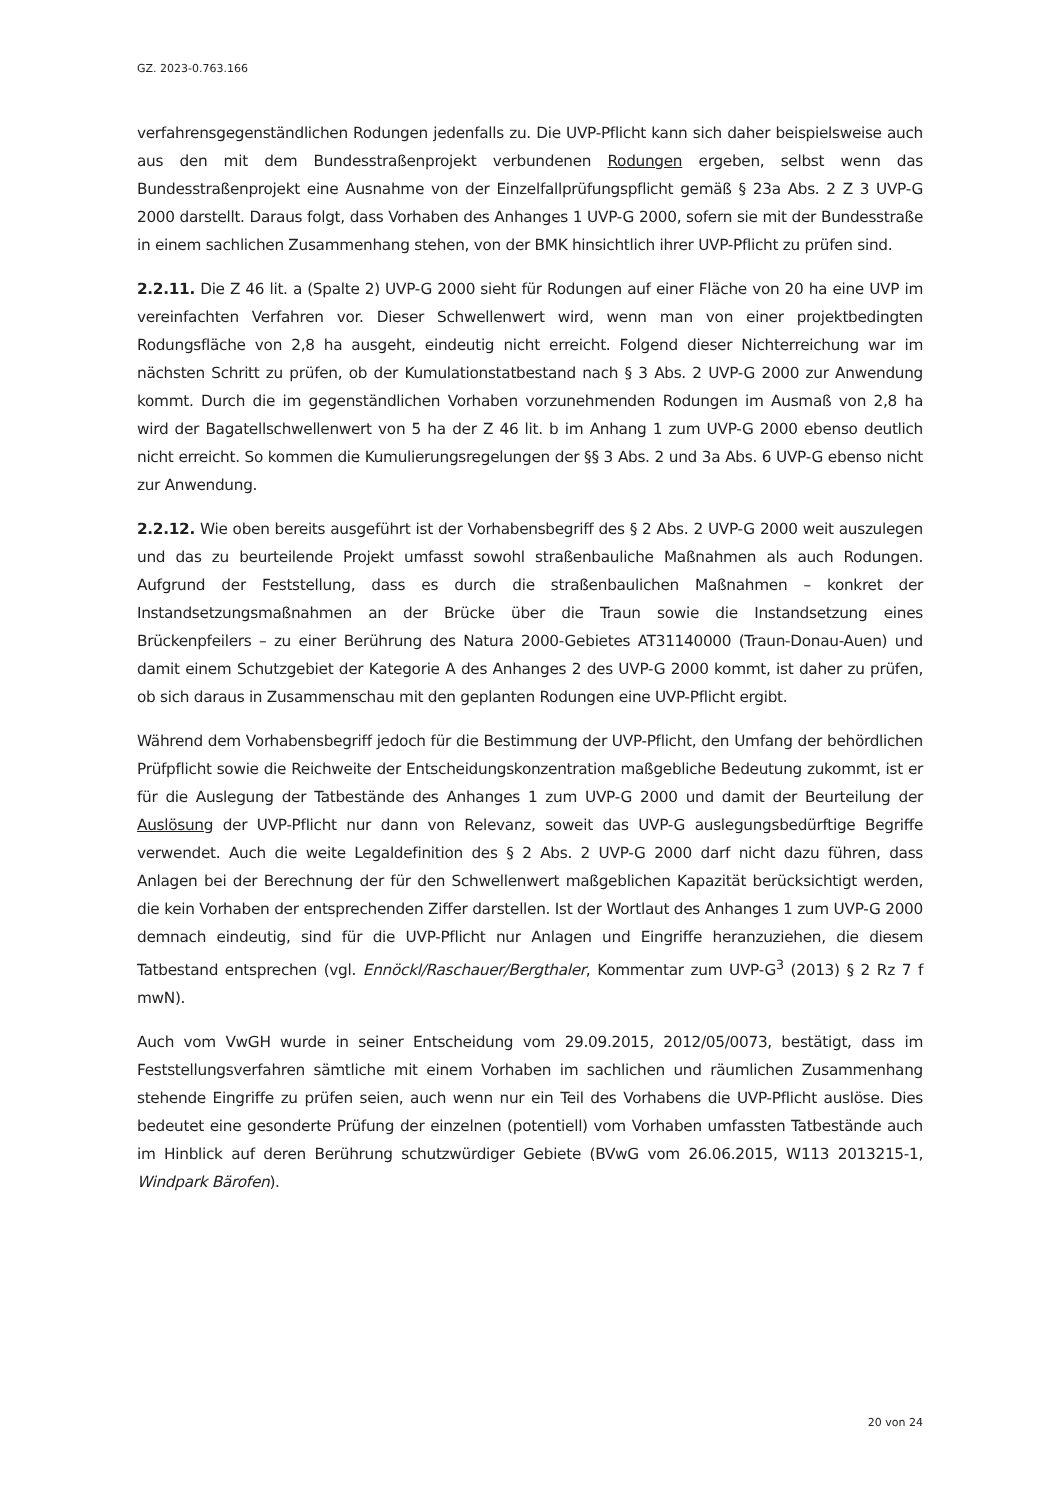GZ. 2023-0.763.166
verfahrensgegenständlichen Rodungen jedenfalls zu. Die UVP-Pflicht kann sich daher beispielsweise auch aus den mit dem Bundesstraßenprojekt verbundenen Rodungen ergeben, selbst wenn das Bundesstraßenprojekt eine Ausnahme von der Einzelfallprüfungspflicht gemäß § 23a Abs. 2 Z 3 UVP-G 2000 darstellt. Daraus folgt, dass Vorhaben des Anhanges 1 UVP-G 2000, sofern sie mit der Bundesstraße in einem sachlichen Zusammenhang stehen, von der BMK hinsichtlich ihrer UVP-Pflicht zu prüfen sind.
2.2.11. Die Z 46 lit. a (Spalte 2) UVP-G 2000 sieht für Rodungen auf einer Fläche von 20 ha eine UVP im vereinfachten Verfahren vor. Dieser Schwellenwert wird, wenn man von einer projektbedingten Rodungsfläche von 2,8 ha ausgeht, eindeutig nicht erreicht. Folgend dieser Nichterreichung war im nächsten Schritt zu prüfen, ob der Kumulationstatbestand nach § 3 Abs. 2 UVP-G 2000 zur Anwendung kommt. Durch die im gegenständlichen Vorhaben vorzunehmenden Rodungen im Ausmaß von 2,8 ha wird der Bagatellschwellenwert von 5 ha der Z 46 lit. b im Anhang 1 zum UVP-G 2000 ebenso deutlich nicht erreicht. So kommen die Kumulierungsregelungen der §§ 3 Abs. 2 und 3a Abs. 6 UVP-G ebenso nicht zur Anwendung.
2.2.12. Wie oben bereits ausgeführt ist der Vorhabensbegriff des § 2 Abs. 2 UVP-G 2000 weit auszulegen und das zu beurteilende Projekt umfasst sowohl straßenbauliche Maßnahmen als auch Rodungen. Aufgrund der Feststellung, dass es durch die straßenbaulichen Maßnahmen – konkret der Instandsetzungsmaßnahmen an der Brücke über die Traun sowie die Instandsetzung eines Brückenpfeilers – zu einer Berührung des Natura 2000-Gebietes AT31140000 (Traun-Donau-Auen) und damit einem Schutzgebiet der Kategorie A des Anhanges 2 des UVP-G 2000 kommt, ist daher zu prüfen, ob sich daraus in Zusammenschau mit den geplanten Rodungen eine UVP-Pflicht ergibt.
Während dem Vorhabensbegriff jedoch für die Bestimmung der UVP-Pflicht, den Umfang der behördlichen Prüfpflicht sowie die Reichweite der Entscheidungskonzentration maßgebliche Bedeutung zukommt, ist er für die Auslegung der Tatbestände des Anhanges 1 zum UVP-G 2000 und damit der Beurteilung der Auslösung der UVP-Pflicht nur dann von Relevanz, soweit das UVP-G auslegungsbedürftige Begriffe verwendet. Auch die weite Legaldefinition des § 2 Abs. 2 UVP-G 2000 darf nicht dazu führen, dass Anlagen bei der Berechnung der für den Schwellenwert maßgeblichen Kapazität berücksichtigt werden, die kein Vorhaben der entsprechenden Ziffer darstellen. Ist der Wortlaut des Anhanges 1 zum UVP-G 2000 demnach eindeutig, sind für die UVP-Pflicht nur Anlagen und Eingriffe heranzuziehen, die diesem Tatbestand entsprechen (vgl. Ennöckl/Raschauer/Bergthaler, Kommentar zum UVP-G<sup>3</sup> (2013) § 2 Rz 7 f mwN).
Auch vom VwGH wurde in seiner Entscheidung vom 29.09.2015, 2012/05/0073, bestätigt, dass im Feststellungsverfahren sämtliche mit einem Vorhaben im sachlichen und räumlichen Zusammenhang stehende Eingriffe zu prüfen seien, auch wenn nur ein Teil des Vorhabens die UVP-Pflicht auslöse. Dies bedeutet eine gesonderte Prüfung der einzelnen (potentiell) vom Vorhaben umfassten Tatbestände auch im Hinblick auf deren Berührung schutzwürdiger Gebiete (BVwG vom 26.06.2015, W113 2013215-1, Windpark Bärofen).
20 von 24